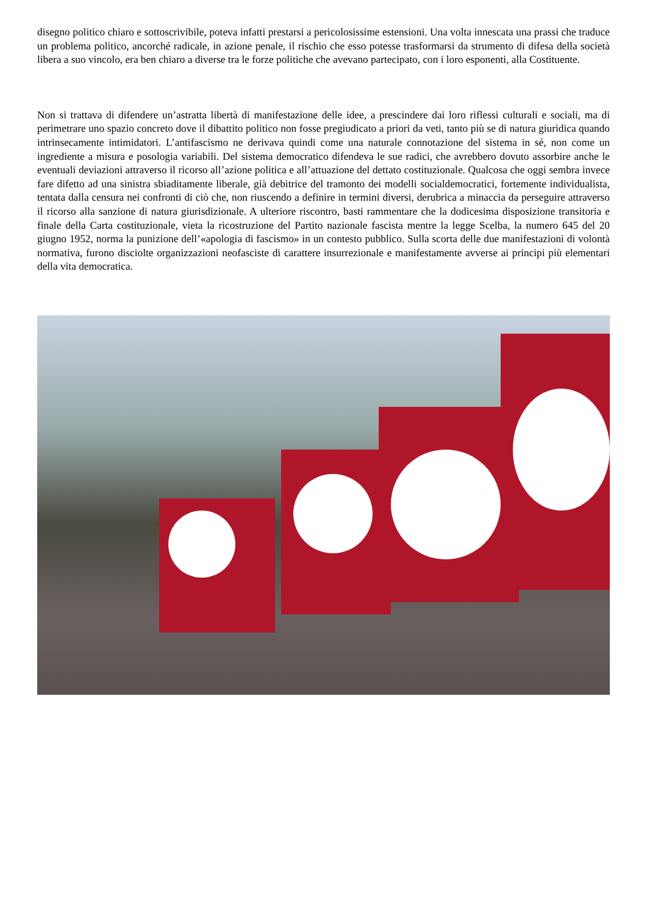disegno politico chiaro e sottoscrivibile, poteva infatti prestarsi a pericolosissime estensioni. Una volta innescata una prassi che traduce un problema politico, ancorché radicale, in azione penale, il rischio che esso potesse trasformarsi da strumento di difesa della società libera a suo vincolo, era ben chiaro a diverse tra le forze politiche che avevano partecipato, con i loro esponenti, alla Costituente.
Non si trattava di difendere un’astratta libertà di manifestazione delle idee, a prescindere dai loro riflessi culturali e sociali, ma di perimetrare uno spazio concreto dove il dibattito politico non fosse pregiudicato a priori da veti, tanto più se di natura giuridica quando intrinsecamente intimidatori. L’antifascismo ne derivava quindi come una naturale connotazione del sistema in sé, non come un ingrediente a misura e posologia variabili. Del sistema democratico difendeva le sue radici, che avrebbero dovuto assorbire anche le eventuali deviazioni attraverso il ricorso all’azione politica e all’attuazione del dettato costituzionale. Qualcosa che oggi sembra invece fare difetto ad una sinistra sbiaditamente liberale, già debitrice del tramonto dei modelli socialdemocratici, fortemente individualista, tentata dalla censura nei confronti di ciò che, non riuscendo a definire in termini diversi, derubrica a minaccia da perseguire attraverso il ricorso alla sanzione di natura giurisdizionale. A ulteriore riscontro, basti rammentare che la dodicesima disposizione transitoria e finale della Carta costituzionale, vieta la ricostruzione del Partito nazionale fascista mentre la legge Scelba, la numero 645 del 20 giugno 1952, norma la punizione dell’«apologia di fascismo» in un contesto pubblico. Sulla scorta delle due manifestazioni di volontà normativa, furono disciolte organizzazioni neofasciste di carattere insurrezionale e manifestamente avverse ai principi più elementari della vita democratica.